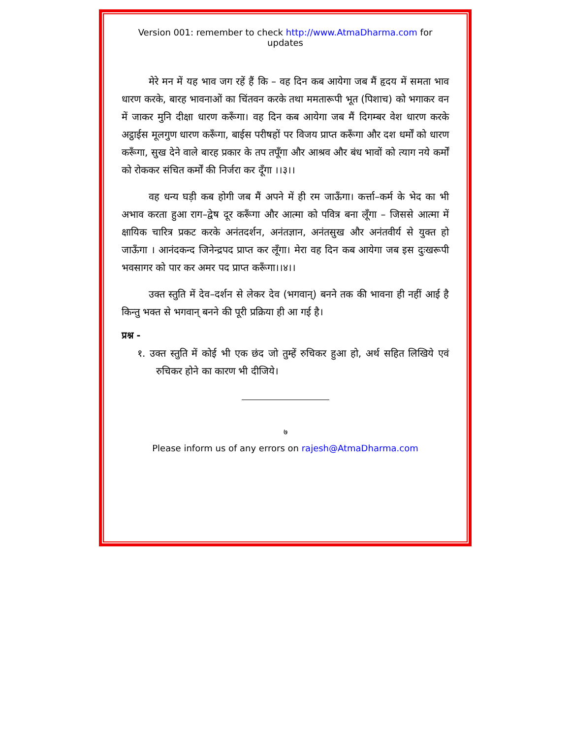Version 001: remember to check http://www.AtmaDharma.com for updates
मेरे मन में यह भाव जग रहें हैं कि – वह दिन कब आयेगा जब मैं हृदय में समता भाव धारण करके, बारह भावनाओं का चिंतवन करके तथा ममतारूपी भूत (पिशाच) को भगाकर वन में जाकर मुनि दीक्षा धारण करूँगा। वह दिन कब आयेगा जब मैं दिगम्बर वेश धारण करके अट्ठाईस मूलगुण धारण करूँगा, बाईस परीषहों पर विजय प्राप्त करूँगा और दश धर्मों को धारण करूँगा, सुख देने वाले बारह प्रकार के तप तपूँगा और आश्रव और बंध भावों को त्याग नये कर्मों को रोककर संचित कर्मों की निर्जरा कर दूँगा ।।३।।
वह धन्य घड़ी कब होगी जब मैं अपने में ही रम जाऊँगा। कर्त्ता–कर्म के भेद का भी अभाव करता हुआ राग–द्वेष दूर करूँगा और आत्मा को पवित्र बना लूँगा – जिससे आत्मा में क्षायिक चारित्र प्रकट करके अनंतदर्शन, अनंतज्ञान, अनंतसुख और अनंतवीर्य से युक्त हो जाऊँगा । आनंदकन्द जिनेन्द्रपद प्राप्त कर लूँगा। मेरा वह दिन कब आयेगा जब इस दुःखरूपी भवसागर को पार कर अमर पद प्राप्त करूँगा।।४।।
उक्त स्तुति में देव–दर्शन से लेकर देव (भगवान्) बनने तक की भावना ही नहीं आई है किन्तु भक्त से भगवान् बनने की पूरी प्रक्रिया ही आ गई है।
प्रश्न -
१. उक्त स्तुति में कोई भी एक छंद जो तुम्हें रुचिकर हुआ हो, अर्थ सहित लिखिये एवं रुचिकर होने का कारण भी दीजिये।
७
Please inform us of any errors on rajesh@AtmaDharma.com